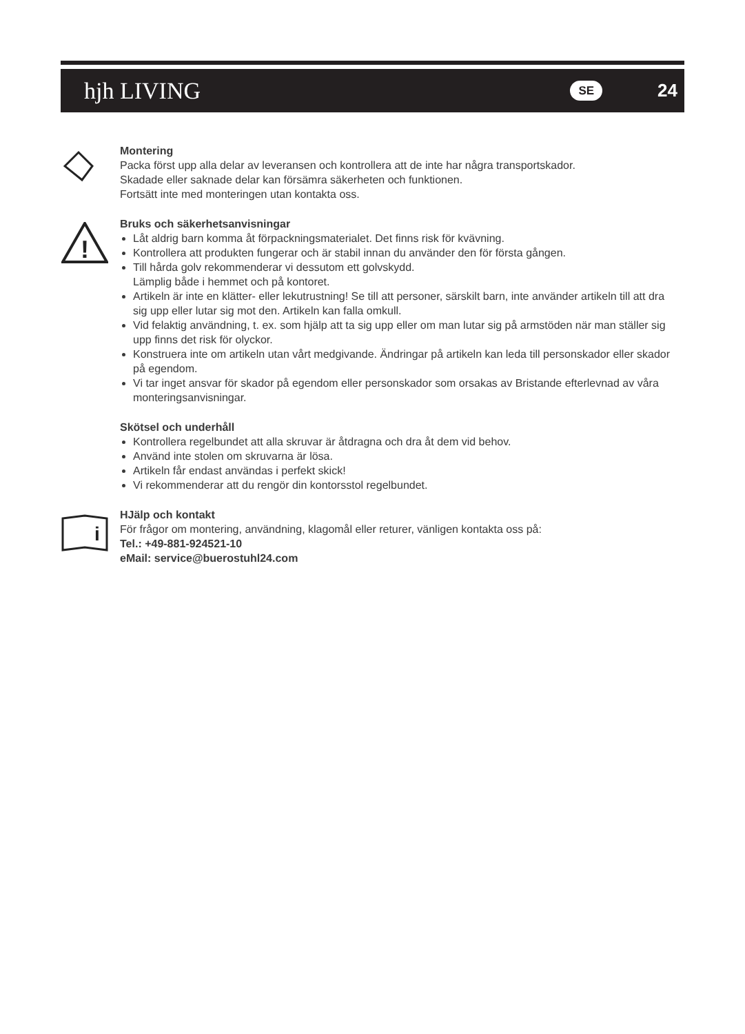hjh LIVING SE 24
Montering
Packa först upp alla delar av leveransen och kontrollera att de inte har några transportskador.
Skadade eller saknade delar kan försämra säkerheten och funktionen.
Fortsätt inte med monteringen utan kontakta oss.
!
Bruks och säkerhetsanvisningar
Låt aldrig barn komma åt förpackningsmaterialet. Det finns risk för kvävning.
Kontrollera att produkten fungerar och är stabil innan du använder den för första gången.
Till hårda golv rekommenderar vi dessutom ett golvskydd.
Lämplig både i hemmet och på kontoret.
Artikeln är inte en klätter- eller lekutrustning! Se till att personer, särskilt barn, inte använder artikeln till att dra sig upp eller lutar sig mot den. Artikeln kan falla omkull.
Vid felaktig användning, t. ex. som hjälp att ta sig upp eller om man lutar sig på armstöden när man ställer sig upp finns det risk för olyckor.
Konstruera inte om artikeln utan vårt medgivande. Ändringar på artikeln kan leda till personskador eller skador på egendom.
Vi tar inget ansvar för skador på egendom eller personskador som orsakas av Bristande efterlevnad av våra monteringsanvisningar.
Skötsel och underhåll
Kontrollera regelbundet att alla skruvar är åtdragna och dra åt dem vid behov.
Använd inte stolen om skruvarna är lösa.
Artikeln får endast användas i perfekt skick!
Vi rekommenderar att du rengör din kontorsstol regelbundet.
i
HJälp och kontakt
För frågor om montering, användning, klagomål eller returer, vänligen kontakta oss på:
Tel.: +49-881-924521-10
eMail: service@buerostuhl24.com